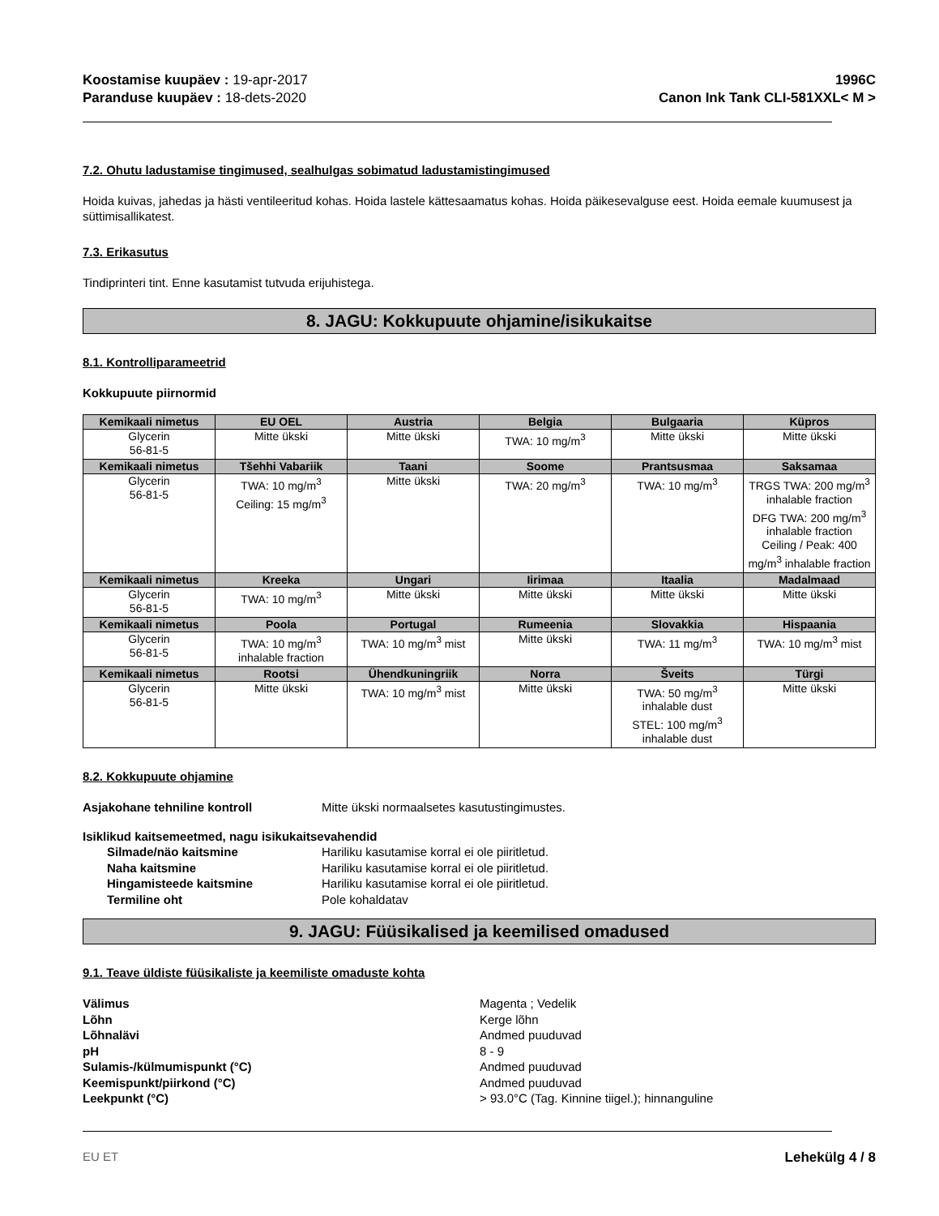Koostamise kuupäev : 19-apr-2017
Paranduse kuupäev : 18-dets-2020
1996C
Canon Ink Tank CLI-581XXL< M >
7.2. Ohutu ladustamise tingimused, sealhulgas sobimatud ladustamistingimused
Hoida kuivas, jahedas ja hästi ventileeritud kohas. Hoida lastele kättesaamatus kohas. Hoida päikesevalguse eest. Hoida eemale kuumusest ja süttimisallikatest.
7.3. Erikasutus
Tindiprinteri tint. Enne kasutamist tutvuda erijuhistega.
8. JAGU: Kokkupuute ohjamine/isikukaitse
8.1. Kontrolliparameetrid
Kokkupuute piirnormid
| Kemikaali nimetus | EU OEL | Austria | Belgia | Bulgaaria | Küpros |
| --- | --- | --- | --- | --- | --- |
| Glycerin 56-81-5 | Mitte ükski | Mitte ükski | TWA: 10 mg/m<sup>3</sup> | Mitte ükski | Mitte ükski |
| Kemikaali nimetus | Tšehhi Vabariik | Taani | Soome | Prantsusmaa | Saksamaa |
| Glycerin 56-81-5 | TWA: 10 mg/m<sup>3</sup> Ceiling: 15 mg/m<sup>3</sup> | Mitte ükski | TWA: 20 mg/m<sup>3</sup> | TWA: 10 mg/m<sup>3</sup> | TRGS TWA: 200 mg/m<sup>3</sup> inhalable fraction DFG TWA: 200 mg/m<sup>3</sup> inhalable fraction Ceiling / Peak: 400 mg/m<sup>3</sup> inhalable fraction |
| Kemikaali nimetus | Kreeka | Ungari | Iirimaa | Itaalia | Madalmaad |
| Glycerin 56-81-5 | TWA: 10 mg/m<sup>3</sup> | Mitte ükski | Mitte ükski | Mitte ükski | Mitte ükski |
| Kemikaali nimetus | Poola | Portugal | Rumeenia | Slovakkia | Hispaania |
| Glycerin 56-81-5 | TWA: 10 mg/m<sup>3</sup> inhalable fraction | TWA: 10 mg/m<sup>3</sup> mist | Mitte ükski | TWA: 11 mg/m<sup>3</sup> | TWA: 10 mg/m<sup>3</sup> mist |
| Kemikaali nimetus | Rootsi | Ühendkuningriik | Norra | Šveits | Türgi |
| Glycerin 56-81-5 | Mitte ükski | TWA: 10 mg/m<sup>3</sup> mist | Mitte ükski | TWA: 50 mg/m<sup>3</sup> inhalable dust STEL: 100 mg/m<sup>3</sup> inhalable dust | Mitte ükski |
8.2. Kokkupuute ohjamine
Asjakohane tehniline kontroll Mitte ükski normaalsetes kasutustingimustes.
Isiklikud kaitsemeetmed, nagu isikukaitsevahendid
Silmade/näo kaitsmine Hariliku kasutamise korral ei ole piiritletud. Naha kaitsmine Hariliku kasutamise korral ei ole piiritletud. Hingamisteede kaitsmine Hariliku kasutamise korral ei ole piiritletud. Termiline oht Pole kohaldatav
9. JAGU: Füüsikalised ja keemilised omadused
9.1. Teave üldiste füüsikaliste ja keemiliste omaduste kohta
Välimus Magenta ; Vedelik Lõhn Kerge lõhn Lõhnalävi Andmed puuduvad pH 8 - 9 Sulamis-/külmumispunkt (°C) Andmed puuduvad Keemispunkt/piirkond (°C) Andmed puuduvad Leekpunkt (°C) > 93.0°C (Tag. Kinnine tiigel.); hinnanguline
EU ET Lehekülg 4 / 8